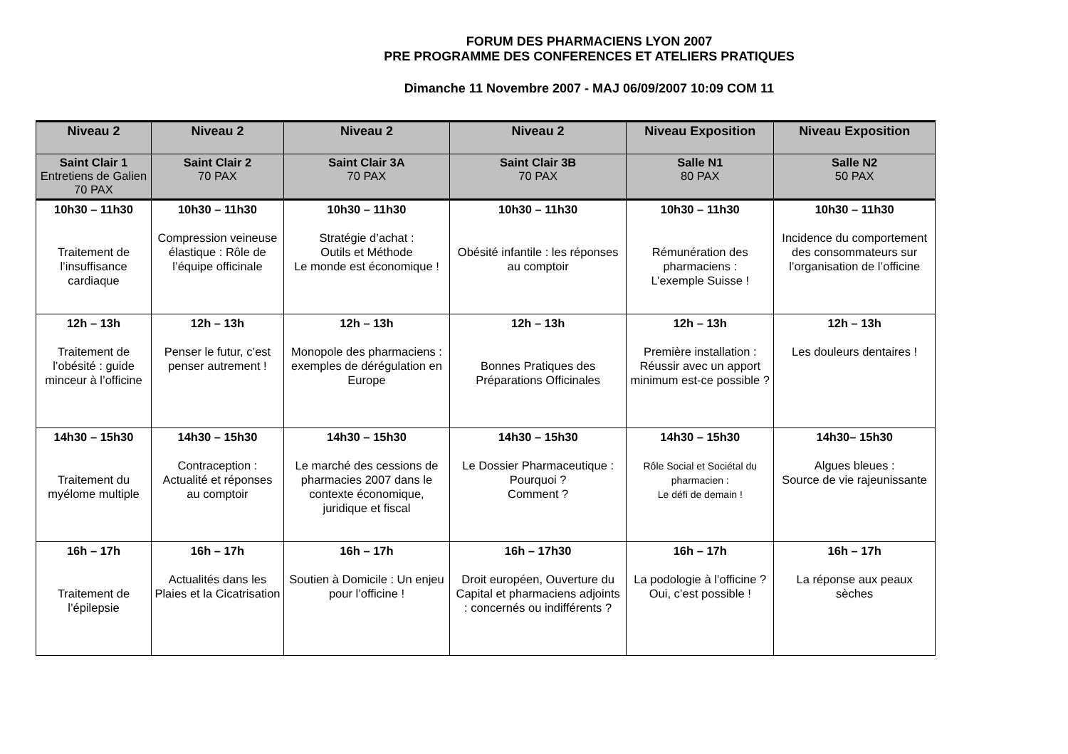FORUM DES PHARMACIENS LYON 2007
PRE PROGRAMME DES CONFERENCES ET ATELIERS PRATIQUES
Dimanche 11 Novembre 2007 - MAJ 06/09/2007 10:09 COM 11
| Niveau 2 | Niveau 2 | Niveau 2 | Niveau 2 | Niveau Exposition | Niveau Exposition |
| --- | --- | --- | --- | --- | --- |
| Saint Clair 1 Entretiens de Galien 70 PAX | Saint Clair 2 70 PAX | Saint Clair 3A 70 PAX | Saint Clair 3B 70 PAX | Salle N1 80 PAX | Salle N2 50 PAX |
| 10h30 – 11h30 Traitement de l’insuffisance cardiaque | 10h30 – 11h30 Compression veineuse élastique : Rôle de l’équipe officinale | 10h30 – 11h30 Stratégie d’achat : Outils et Méthode Le monde est économique ! | 10h30 – 11h30 Obésité infantile : les réponses au comptoir | 10h30 – 11h30 Rémunération des pharmaciens : L’exemple Suisse ! | 10h30 – 11h30 Incidence du comportement des consommateurs sur l’organisation de l’officine |
| 12h – 13h Traitement de l’obésité : guide minceur à l’officine | 12h – 13h Penser le futur, c’est penser autrement ! | 12h – 13h Monopole des pharmaciens : exemples de dérégulation en Europe | 12h – 13h Bonnes Pratiques des Préparations Officinales | 12h – 13h Première installation : Réussir avec un apport minimum est-ce possible ? | 12h – 13h Les douleurs dentaires ! |
| 14h30 – 15h30 Traitement du myélome multiple | 14h30 – 15h30 Contraception : Actualité et réponses au comptoir | 14h30 – 15h30 Le marché des cessions de pharmacies 2007 dans le contexte économique, juridique et fiscal | 14h30 – 15h30 Le Dossier Pharmaceutique : Pourquoi ? Comment ? | 14h30 – 15h30 Rôle Social et Sociétal du pharmacien : Le défi de demain ! | 14h30– 15h30 Algues bleues : Source de vie rajeunissante |
| 16h – 17h Traitement de l’épilepsie | 16h – 17h Actualités dans les Plaies et la Cicatrisation | 16h – 17h Soutien à Domicile : Un enjeu pour l’officine ! | 16h – 17h30 Droit européen, Ouverture du Capital et pharmaciens adjoints : concernés ou indifférents ? | 16h – 17h La podologie à l’officine ? Oui, c’est possible ! | 16h – 17h La réponse aux peaux sèches |